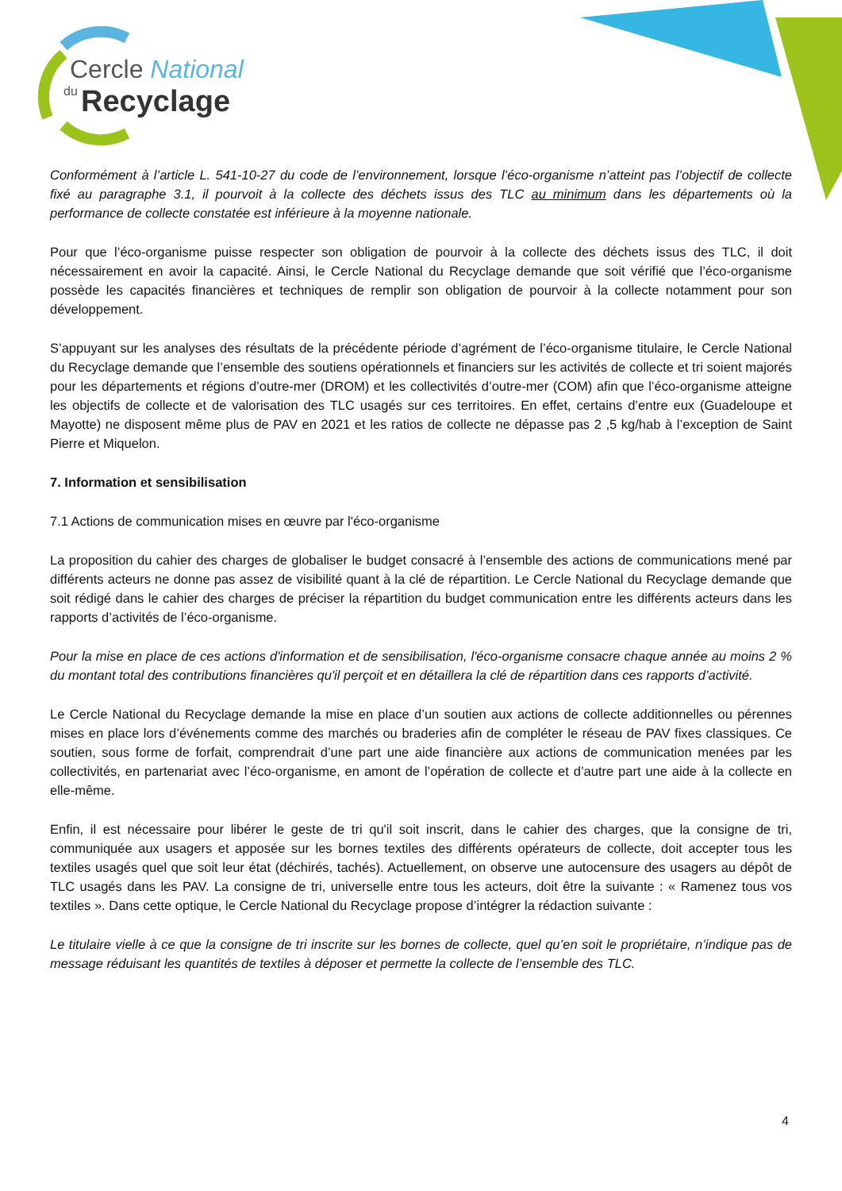Cercle National
du
Recyclage
Conformément à l’article L. 541-10-27 du code de l’environnement, lorsque l’éco-organisme n’atteint pas l’objectif de collecte fixé au paragraphe 3.1, il pourvoit à la collecte des déchets issus des TLC au minimum dans les départements où la performance de collecte constatée est inférieure à la moyenne nationale.
Pour que l’éco-organisme puisse respecter son obligation de pourvoir à la collecte des déchets issus des TLC, il doit nécessairement en avoir la capacité. Ainsi, le Cercle National du Recyclage demande que soit vérifié que l’éco-organisme possède les capacités financières et techniques de remplir son obligation de pourvoir à la collecte notamment pour son développement.
S’appuyant sur les analyses des résultats de la précédente période d’agrément de l’éco-organisme titulaire, le Cercle National du Recyclage demande que l’ensemble des soutiens opérationnels et financiers sur les activités de collecte et tri soient majorés pour les départements et régions d’outre-mer (DROM) et les collectivités d’outre-mer (COM) afin que l’éco-organisme atteigne les objectifs de collecte et de valorisation des TLC usagés sur ces territoires. En effet, certains d’entre eux (Guadeloupe et Mayotte) ne disposent même plus de PAV en 2021 et les ratios de collecte ne dépasse pas 2 ,5 kg/hab à l’exception de Saint Pierre et Miquelon.
7. Information et sensibilisation
7.1 Actions de communication mises en œuvre par l'éco-organisme
La proposition du cahier des charges de globaliser le budget consacré à l’ensemble des actions de communications mené par différents acteurs ne donne pas assez de visibilité quant à la clé de répartition. Le Cercle National du Recyclage demande que soit rédigé dans le cahier des charges de préciser la répartition du budget communication entre les différents acteurs dans les rapports d’activités de l’éco-organisme.
Pour la mise en place de ces actions d'information et de sensibilisation, l'éco-organisme consacre chaque année au moins 2 % du montant total des contributions financières qu'il perçoit et en détaillera la clé de répartition dans ces rapports d’activité.
Le Cercle National du Recyclage demande la mise en place d’un soutien aux actions de collecte additionnelles ou pérennes mises en place lors d’événements comme des marchés ou braderies afin de compléter le réseau de PAV fixes classiques. Ce soutien, sous forme de forfait, comprendrait d’une part une aide financière aux actions de communication menées par les collectivités, en partenariat avec l’éco-organisme, en amont de l’opération de collecte et d’autre part une aide à la collecte en elle-même.
Enfin, il est nécessaire pour libérer le geste de tri qu'il soit inscrit, dans le cahier des charges, que la consigne de tri, communiquée aux usagers et apposée sur les bornes textiles des différents opérateurs de collecte, doit accepter tous les textiles usagés quel que soit leur état (déchirés, tachés). Actuellement, on observe une autocensure des usagers au dépôt de TLC usagés dans les PAV. La consigne de tri, universelle entre tous les acteurs, doit être la suivante : « Ramenez tous vos textiles ». Dans cette optique, le Cercle National du Recyclage propose d’intégrer la rédaction suivante :
Le titulaire vielle à ce que la consigne de tri inscrite sur les bornes de collecte, quel qu’en soit le propriétaire, n’indique pas de message réduisant les quantités de textiles à déposer et permette la collecte de l’ensemble des TLC.
4